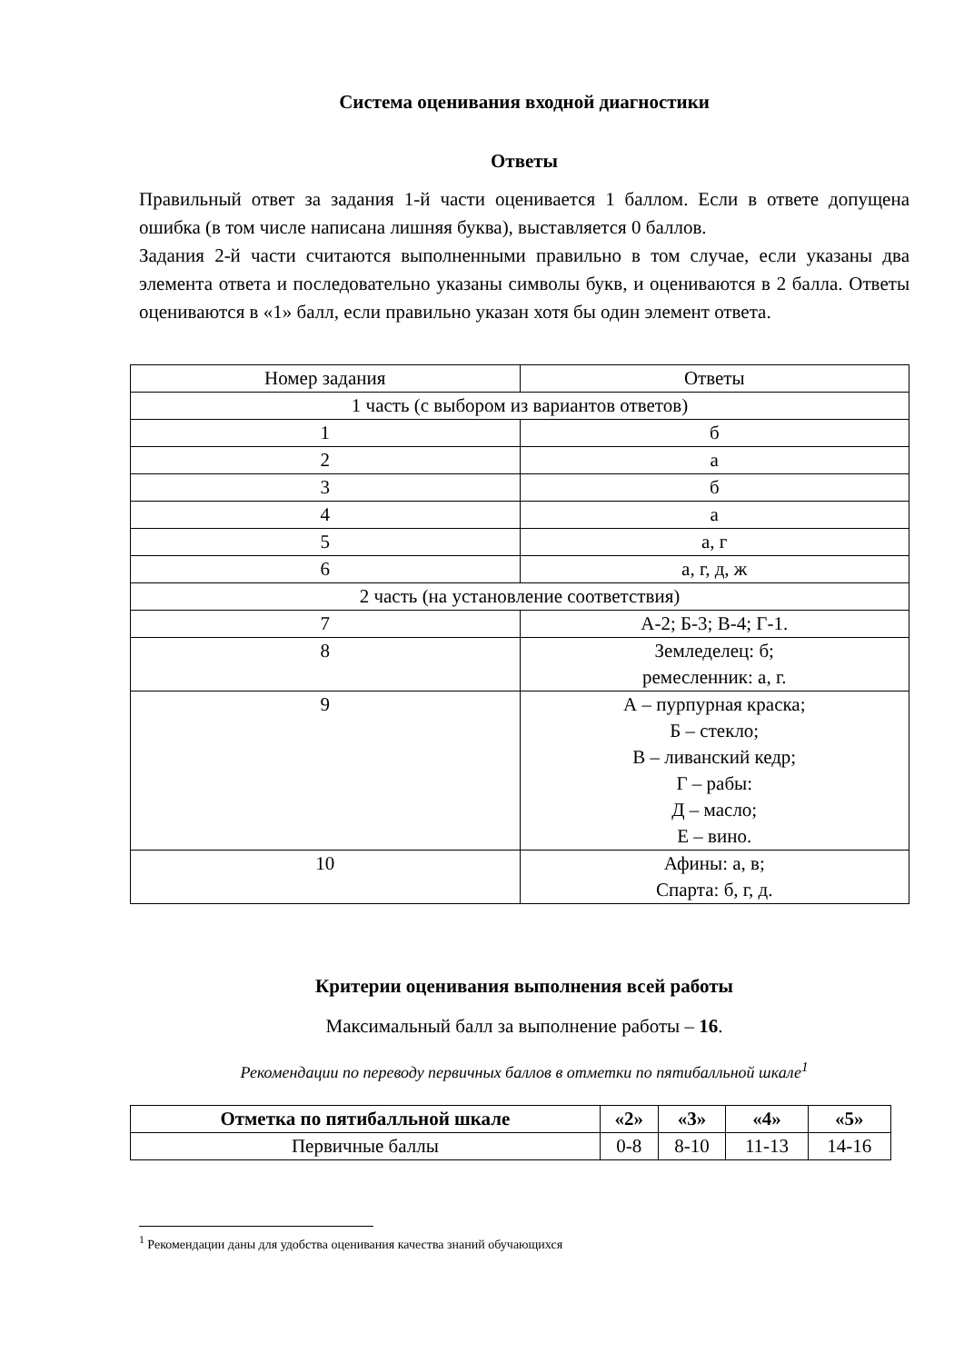Система оценивания входной диагностики
Ответы
Правильный ответ за задания 1-й части оценивается 1 баллом. Если в ответе допущена ошибка (в том числе написана лишняя буква), выставляется 0 баллов.
Задания 2-й части считаются выполненными правильно в том случае, если указаны два элемента ответа и последовательно указаны символы букв, и оцениваются в 2 балла. Ответы оцениваются в «1» балл, если правильно указан хотя бы один элемент ответа.
| Номер задания | Ответы |
| 1 часть (с выбором из вариантов ответов) | |
| 1 | б |
| 2 | а |
| 3 | б |
| 4 | а |
| 5 | а, г |
| 6 | а, г, д, ж |
| 2 часть (на установление соответствия) | |
| 7 | А-2; Б-3; В-4; Г-1. |
| 8 | Земледелец: б; ремесленник: а, г. |
| 9 | А – пурпурная краска; Б – стекло; В – ливанский кедр; Г – рабы: Д – масло; Е – вино. |
| 10 | Афины: а, в; Спарта: б, г, д. |
Критерии оценивания выполнения всей работы
Максимальный балл за выполнение работы – 16.
Рекомендации по переводу первичных баллов в отметки по пятибалльной шкале<sup>1</sup>
| Отметка по пятибалльной шкале | «2» | «3» | «4» | «5» |
| --- | --- | --- | --- | --- |
| Первичные баллы | 0-8 | 8-10 | 11-13 | 14-16 |
<sup>1</sup> Рекомендации даны для удобства оценивания качества знаний обучающихся